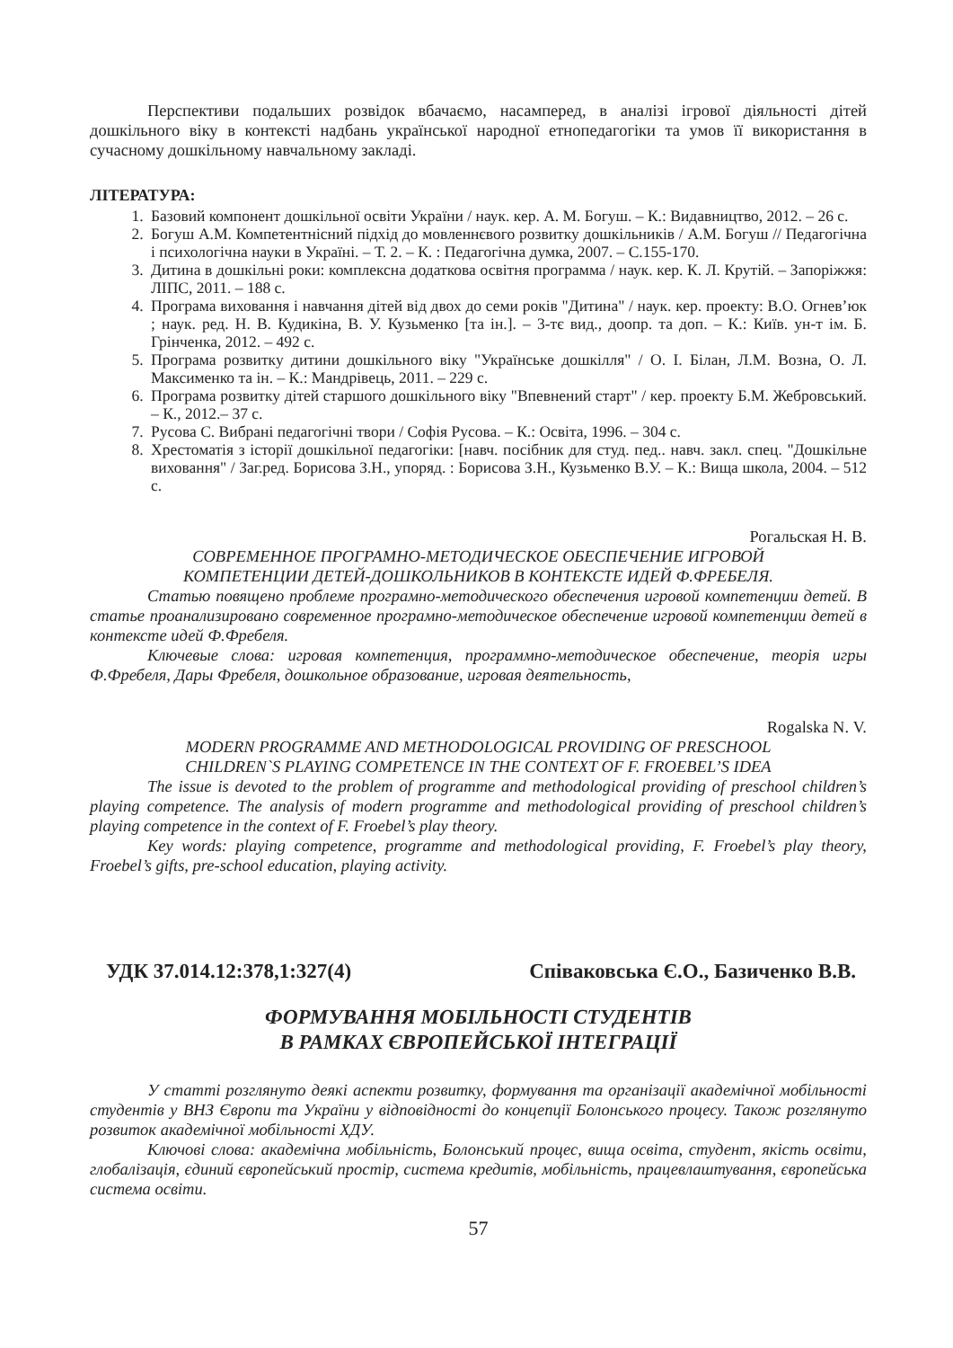Перспективи подальших розвідок вбачаємо, насамперед, в аналізі ігрової діяльності дітей дошкільного віку в контексті надбань української народної етнопедагогіки та умов її використання в сучасному дошкільному навчальному закладі.
ЛІТЕРАТУРА:
1. Базовий компонент дошкільної освіти України / наук. кер. А. М. Богуш. – К.: Видавництво, 2012. – 26 с.
2. Богуш А.М. Компетентнісний підхід до мовленнєвого розвитку дошкільників / А.М. Богуш // Педагогічна і психологічна науки в Україні. – Т. 2. – К. : Педагогічна думка, 2007. – С.155-170.
3. Дитина в дошкільні роки: комплексна додаткова освітня программа / наук. кер. К. Л. Крутій. – Запоріжжя: ЛІПС, 2011. – 188 с.
4. Програма виховання і навчання дітей від двох до семи років "Дитина" / наук. кер. проекту: В.О. Огнев’юк ; наук. ред. Н. В. Кудикіна, В. У. Кузьменко [та ін.]. – 3-тє вид., доопр. та доп. – К.: Київ. ун-т ім. Б. Грінченка, 2012. – 492 с.
5. Програма розвитку дитини дошкільного віку "Українське дошкілля" / О. І. Білан, Л.М. Возна, О. Л. Максименко та ін. – К.: Мандрівець, 2011. – 229 с.
6. Програма розвитку дітей старшого дошкільного віку "Впевнений старт" / кер. проекту Б.М. Жебровський. – К., 2012.– 37 с.
7. Русова С. Вибрані педагогічні твори / Софія Русова. – К.: Освіта, 1996. – 304 с.
8. Хрестоматія з історії дошкільної педагогіки: [навч. посібник для студ. пед.. навч. закл. спец. "Дошкільне виховання" / Заг.ред. Борисова З.Н., упоряд. : Борисова З.Н., Кузьменко В.У. – К.: Вища школа, 2004. – 512 с.
Рогальская Н. В.
СОВРЕМЕННОЕ ПРОГРАМНО-МЕТОДИЧЕСКОЕ ОБЕСПЕЧЕНИЕ ИГРОВОЙ
КОМПЕТЕНЦИИ ДЕТЕЙ-ДОШКОЛЬНИКОВ В КОНТЕКСТЕ ИДЕЙ Ф.ФРЕБЕЛЯ.
Статью повящено проблеме програмно-методического обеспечения игровой компетенции детей. В статье проанализировано современное програмно-методическое обеспечение игровой компетенции детей в контексте идей Ф.Фребеля.
Ключевые слова: игровая компетенция, программно-методическое обеспечение, теорія игры Ф.Фребеля, Дары Фребеля, дошкольное образование, игровая деятельность,
Rogalska N. V.
MODERN PROGRAMME AND METHODOLOGICAL PROVIDING OF PRESCHOOL
CHILDREN`S PLAYING COMPETENCE IN THE CONTEXT OF F. FROEBEL’S IDEA
The issue is devoted to the problem of programme and methodological providing of preschool children’s playing competence. The analysis of modern programme and methodological providing of preschool children’s playing competence in the context of F. Froebel’s play theory.
Key words: playing competence, programme and methodological providing, F. Froebel’s play theory, Froebel’s gifts, pre-school education, playing activity.
УДК 37.014.12:378,1:327(4) Співаковська Є.О., Базиченко В.В.
ФОРМУВАННЯ МОБІЛЬНОСТІ СТУДЕНТІВ
В РАМКАХ ЄВРОПЕЙСЬКОЇ ІНТЕГРАЦІЇ
У статті розглянуто деякі аспекти розвитку, формування та організації академічної мобільності студентів у ВНЗ Європи та України у відповідності до концепції Болонського процесу. Також розглянуто розвиток академічної мобільності ХДУ.
Ключові слова: академічна мобільність, Болонський процес, вища освіта, студент, якість освіти, глобалізація, єдиний європейський простір, система кредитів, мобільність, працевлаштування, європейська система освіти.
57